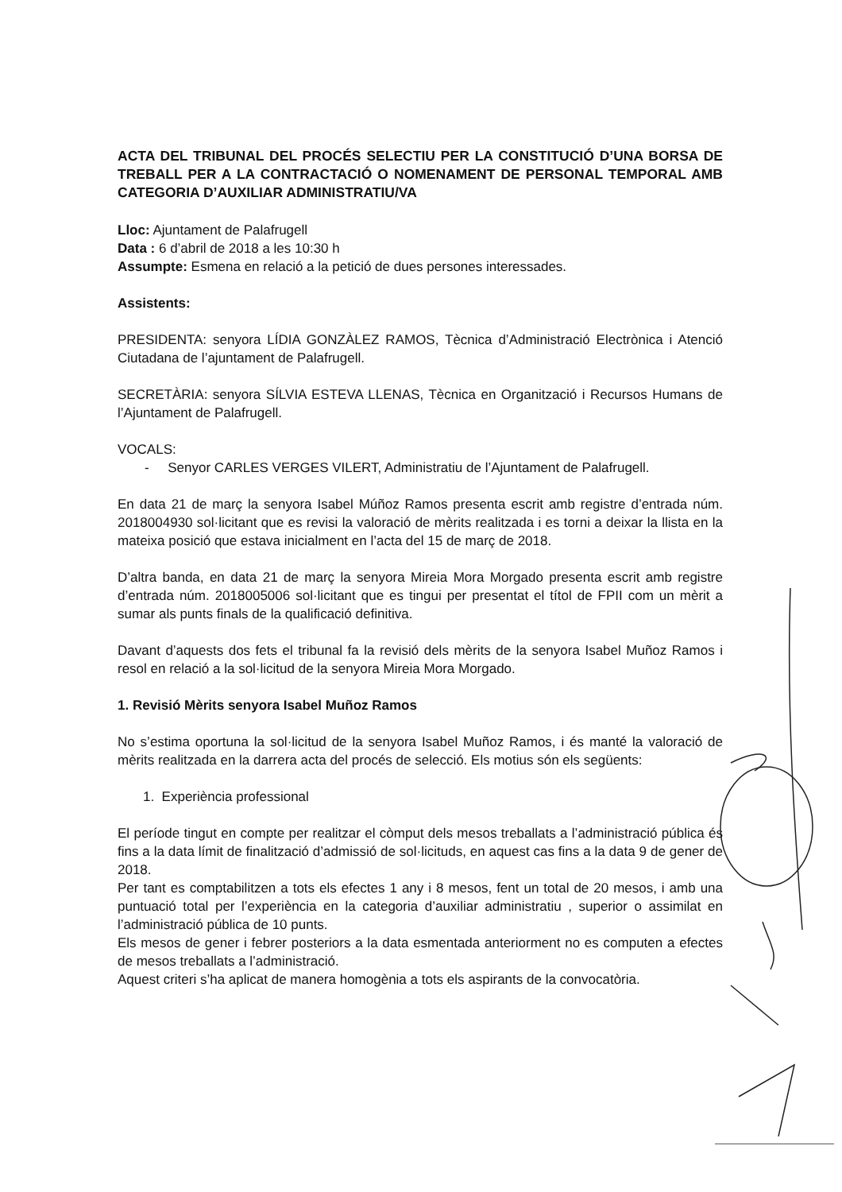ACTA DEL TRIBUNAL DEL PROCÉS SELECTIU PER LA CONSTITUCIÓ D’UNA BORSA DE TREBALL PER A LA CONTRACTACIÓ O NOMENAMENT DE PERSONAL TEMPORAL AMB CATEGORIA D’AUXILIAR ADMINISTRATIU/VA
Lloc: Ajuntament de Palafrugell
Data : 6 d’abril de 2018 a les 10:30 h
Assumpte: Esmena en relació a la petició de dues persones interessades.
Assistents:
PRESIDENTA: senyora LÍDIA GONZÀLEZ RAMOS, Tècnica d’Administració Electrònica i Atenció Ciutadana de l’ajuntament de Palafrugell.
SECRETÀRIA: senyora SÍLVIA ESTEVA LLENAS, Tècnica en Organització i Recursos Humans de l’Ajuntament de Palafrugell.
VOCALS:
- Senyor CARLES VERGES VILERT, Administratiu de l’Ajuntament de Palafrugell.
En data 21 de març la senyora Isabel Múñoz Ramos presenta escrit amb registre d’entrada núm. 2018004930 sol·licitant que es revisi la valoració de mèrits realitzada i es torni a deixar la llista en la mateixa posició que estava inicialment en l’acta del 15 de març de 2018.
D’altra banda, en data 21 de març la senyora Mireia Mora Morgado presenta escrit amb registre d’entrada núm. 2018005006 sol·licitant que es tingui per presentat el títol de FPII com un mèrit a sumar als punts finals de la qualificació definitiva.
Davant d’aquests dos fets el tribunal fa la revisió dels mèrits de la senyora Isabel Muñoz Ramos i resol en relació a la sol·licitud de la senyora Mireia Mora Morgado.
1. Revisió Mèrits senyora Isabel Muñoz Ramos
No s’estima oportuna la sol·licitud de la senyora Isabel Muñoz Ramos, i és manté la valoració de mèrits realitzada en la darrera acta del procés de selecció. Els motius són els següents:
1. Experiència professional
El període tingut en compte per realitzar el còmput dels mesos treballats a l’administració pública és fins a la data límit de finalització d’admissió de sol·licituds, en aquest cas fins a la data 9 de gener de 2018.
Per tant es comptabilitzen a tots els efectes 1 any i 8 mesos, fent un total de 20 mesos, i amb una puntuació total per l’experiència en la categoria d’auxiliar administratiu , superior o assimilat en l’administració pública de 10 punts.
Els mesos de gener i febrer posteriors a la data esmentada anteriorment no es computen a efectes de mesos treballats a l’administració.
Aquest criteri s’ha aplicat de manera homogènia a tots els aspirants de la convocatòria.